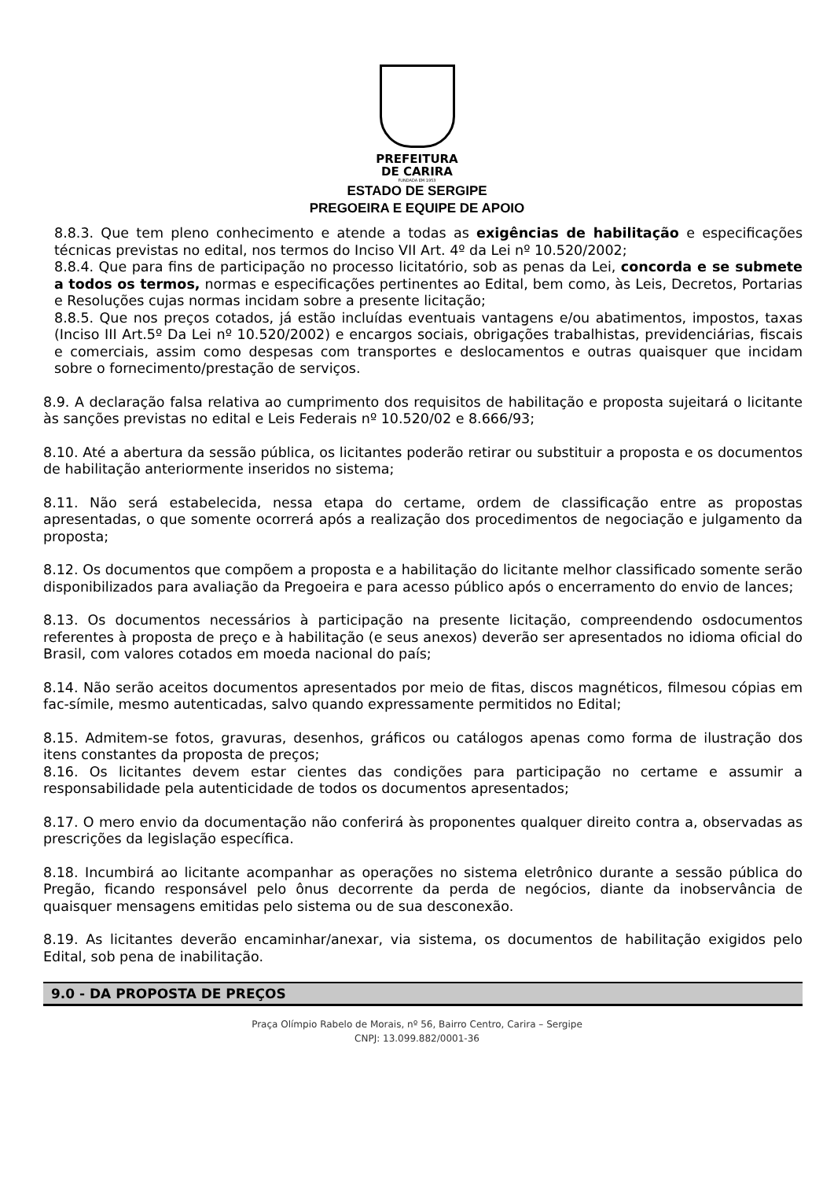PREFEITURA
DE CARIRA
FUNDADA EM 1953
ESTADO DE SERGIPE
PREGOEIRA E EQUIPE DE APOIO
8.8.3. Que tem pleno conhecimento e atende a todas as exigências de habilitação e especificações técnicas previstas no edital, nos termos do Inciso VII Art. 4º da Lei nº 10.520/2002;
8.8.4. Que para fins de participação no processo licitatório, sob as penas da Lei, concorda e se submete a todos os termos, normas e especificações pertinentes ao Edital, bem como, às Leis, Decretos, Portarias e Resoluções cujas normas incidam sobre a presente licitação;
8.8.5. Que nos preços cotados, já estão incluídas eventuais vantagens e/ou abatimentos, impostos, taxas (Inciso III Art.5º Da Lei nº 10.520/2002) e encargos sociais, obrigações trabalhistas, previdenciárias, fiscais e comerciais, assim como despesas com transportes e deslocamentos e outras quaisquer que incidam sobre o fornecimento/prestação de serviços.
8.9. A declaração falsa relativa ao cumprimento dos requisitos de habilitação e proposta sujeitará o licitante às sanções previstas no edital e Leis Federais nº 10.520/02 e 8.666/93;
8.10. Até a abertura da sessão pública, os licitantes poderão retirar ou substituir a proposta e os documentos de habilitação anteriormente inseridos no sistema;
8.11. Não será estabelecida, nessa etapa do certame, ordem de classificação entre as propostas apresentadas, o que somente ocorrerá após a realização dos procedimentos de negociação e julgamento da proposta;
8.12. Os documentos que compõem a proposta e a habilitação do licitante melhor classificado somente serão disponibilizados para avaliação da Pregoeira e para acesso público após o encerramento do envio de lances;
8.13. Os documentos necessários à participação na presente licitação, compreendendo osdocumentos referentes à proposta de preço e à habilitação (e seus anexos) deverão ser apresentados no idioma oficial do Brasil, com valores cotados em moeda nacional do país;
8.14. Não serão aceitos documentos apresentados por meio de fitas, discos magnéticos, filmesou cópias em fac-símile, mesmo autenticadas, salvo quando expressamente permitidos no Edital;
8.15. Admitem-se fotos, gravuras, desenhos, gráficos ou catálogos apenas como forma de ilustração dos itens constantes da proposta de preços;
8.16. Os licitantes devem estar cientes das condições para participação no certame e assumir a responsabilidade pela autenticidade de todos os documentos apresentados;
8.17. O mero envio da documentação não conferirá às proponentes qualquer direito contra a, observadas as prescrições da legislação específica.
8.18. Incumbirá ao licitante acompanhar as operações no sistema eletrônico durante a sessão pública do Pregão, ficando responsável pelo ônus decorrente da perda de negócios, diante da inobservância de quaisquer mensagens emitidas pelo sistema ou de sua desconexão.
8.19. As licitantes deverão encaminhar/anexar, via sistema, os documentos de habilitação exigidos pelo Edital, sob pena de inabilitação.
9.0 - DA PROPOSTA DE PREÇOS
Praça Olímpio Rabelo de Morais, nº 56, Bairro Centro, Carira – Sergipe
CNPJ: 13.099.882/0001-36